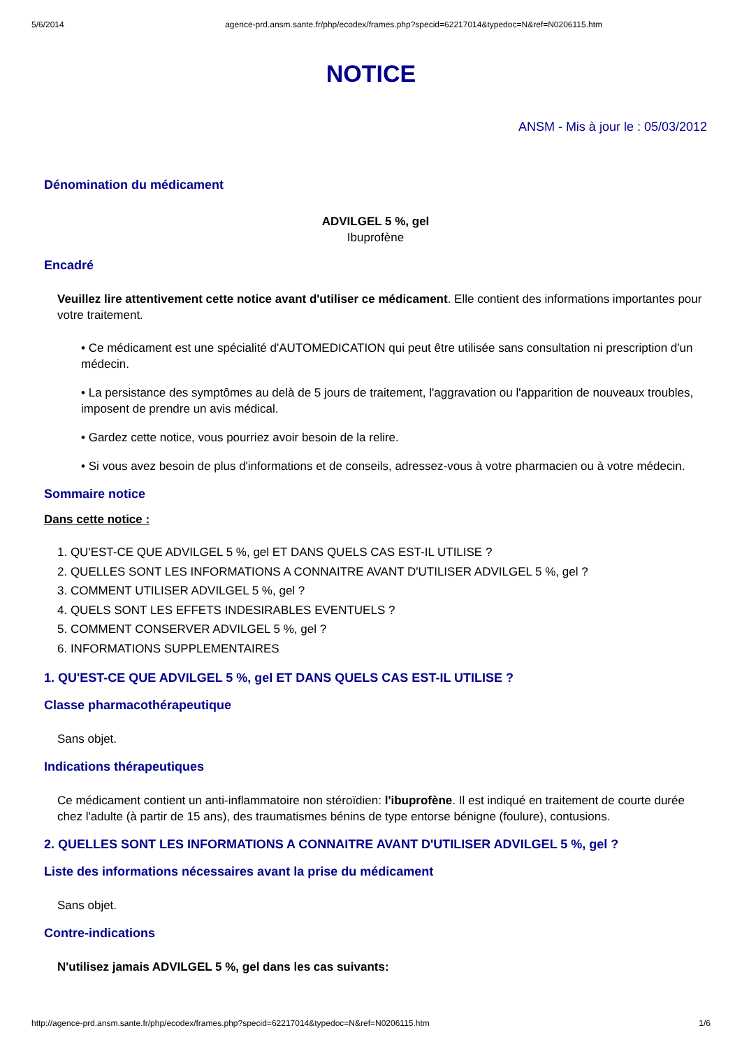5/6/2014 agence-prd.ansm.sante.fr/php/ecodex/frames.php?specid=62217014&typedoc=N&ref=N0206115.htm
NOTICE
ANSM - Mis à jour le : 05/03/2012
Dénomination du médicament
ADVILGEL 5 %, gel
Ibuprofène
Encadré
Veuillez lire attentivement cette notice avant d'utiliser ce médicament. Elle contient des informations importantes pour votre traitement.
• Ce médicament est une spécialité d'AUTOMEDICATION qui peut être utilisée sans consultation ni prescription d'un médecin.
• La persistance des symptômes au delà de 5 jours de traitement, l'aggravation ou l'apparition de nouveaux troubles, imposent de prendre un avis médical.
• Gardez cette notice, vous pourriez avoir besoin de la relire.
• Si vous avez besoin de plus d'informations et de conseils, adressez-vous à votre pharmacien ou à votre médecin.
Sommaire notice
Dans cette notice :
1. QU'EST-CE QUE ADVILGEL 5 %, gel ET DANS QUELS CAS EST-IL UTILISE ?
2. QUELLES SONT LES INFORMATIONS A CONNAITRE AVANT D'UTILISER ADVILGEL 5 %, gel ?
3. COMMENT UTILISER ADVILGEL 5 %, gel ?
4. QUELS SONT LES EFFETS INDESIRABLES EVENTUELS ?
5. COMMENT CONSERVER ADVILGEL 5 %, gel ?
6. INFORMATIONS SUPPLEMENTAIRES
1. QU'EST-CE QUE ADVILGEL 5 %, gel ET DANS QUELS CAS EST-IL UTILISE ?
Classe pharmacothérapeutique
Sans objet.
Indications thérapeutiques
Ce médicament contient un anti-inflammatoire non stéroïdien: l'ibuprofène. Il est indiqué en traitement de courte durée chez l'adulte (à partir de 15 ans), des traumatismes bénins de type entorse bénigne (foulure), contusions.
2. QUELLES SONT LES INFORMATIONS A CONNAITRE AVANT D'UTILISER ADVILGEL 5 %, gel ?
Liste des informations nécessaires avant la prise du médicament
Sans objet.
Contre-indications
N'utilisez jamais ADVILGEL 5 %, gel dans les cas suivants:
http://agence-prd.ansm.sante.fr/php/ecodex/frames.php?specid=62217014&typedoc=N&ref=N0206115.htm 1/6